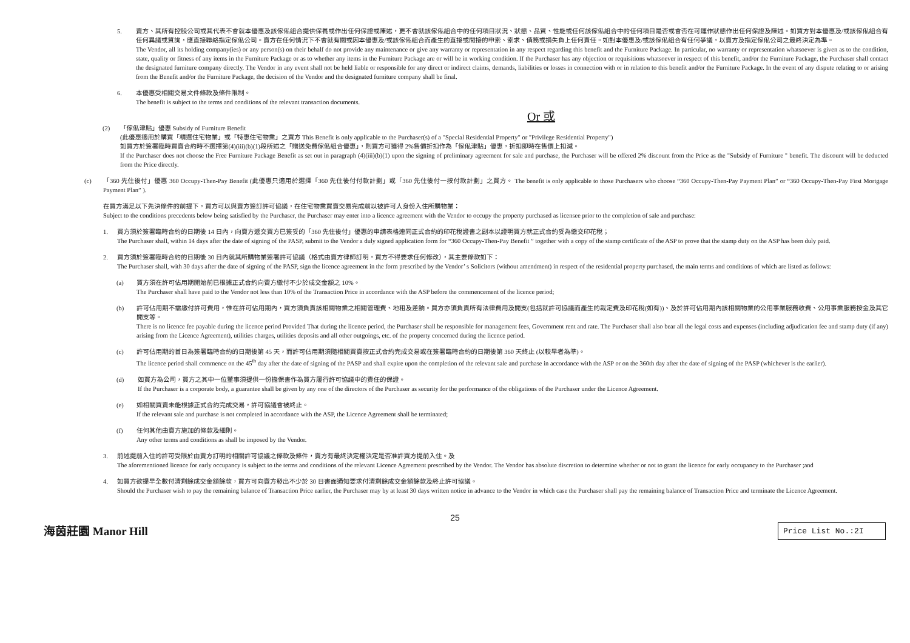5. 賣方、其所有控股公司或其代表不會就本優惠及該傢俬組合提供保養或作出任何保證或陳述，更不會就該傢俬組合中的任何項目狀況、狀態、品質、性能或任何該傢俬組合中的任何項目是否或會否在可運作狀態作出任何保證及陳述。如買方對本優惠及/或該傢俬組合有任何異議或質詢，應直接聯絡指定傢俬公司。賣方在任何情況下不會就有關或因本優惠及/或該傢俬組合而產生的直接或間接的申索、索求、債務或損失負上任何責任。如對本優惠及/或該傢俬組合有任何爭議，以賣方及指定傢俬公司之最終決定為準。
The Vendor, all its holding company(ies) or any person(s) on their behalf do not provide any maintenance or give any warranty or representation in any respect regarding this benefit and the Furniture Package. In particular, no warranty or representation whatsoever is given as to the condition, state, quality or fitness of any items in the Furniture Package or as to whether any items in the Furniture Package are or will be in working condition. If the Purchaser has any objection or requisitions whatsoever in respect of this benefit, and/or the Furniture Package, the Purchaser shall contact the designated furniture company directly. The Vendor in any event shall not be held liable or responsible for any direct or indirect claims, demands, liabilities or losses in connection with or in relation to this benefit and/or the Furniture Package. In the event of any dispute relating to or arising from the Benefit and/or the Furniture Package, the decision of the Vendor and the designated furniture company shall be final.
6. 本優惠受相關交易文件條款及條件限制。
The benefit is subject to the terms and conditions of the relevant transaction documents.
Or 或
(2) 「傢俬津貼」優惠 Subsidy of Furniture Benefit
(此優惠適用於購買「精選住宅物業」或「特惠住宅物業」之買方 This Benefit is only applicable to the Purchaser(s) of a "Special Residential Property" or "Privilege Residential Property")
如買方於簽署臨時買賣合約時不選擇第(4)(iii)(b)(1)段所述之「贈送免費傢俬組合優惠」，則買方可獲得 2%售價折扣作為「傢俬津貼」優惠，折扣即時在售價上扣減。
If the Purchaser does not choose the Free Furniture Package Benefit as set out in paragraph (4)(iii)(b)(1) upon the signing of preliminary agreement for sale and purchase, the Purchaser will be offered 2% discount from the Price as the "Subsidy of Furniture " benefit. The discount will be deducted from the Price directly.
(c) 「360 先住後付」優惠 360 Occupy-Then-Pay Benefit (此優惠只適用於選擇「360 先住後付付款計劃」或「360 先住後付一按付款計劃」之買方。 The benefit is only applicable to those Purchasers who choose “360 Occupy-Then-Pay Payment Plan” or “360 Occupy-Then-Pay First Mortgage Payment Plan” ).
在買方滿足以下先決條件的前提下，買方可以與賣方簽訂許可協議，在住宅物業買賣交易完成前以被許可人身份入住所購物業：
Subject to the conditions precedents below being satisfied by the Purchaser, the Purchaser may enter into a licence agreement with the Vendor to occupy the property purchased as licensee prior to the completion of sale and purchase:
1. 買方須於簽署臨時合約的日期後 14 日內，向賣方遞交買方已簽妥的「360 先住後付」優惠的申請表格連同正式合約的印花稅證書之副本以證明買方就正式合約妥為繳交印花稅；
The Purchaser shall, within 14 days after the date of signing of the PASP, submit to the Vendor a duly signed application form for “360 Occupy-Then-Pay Benefit ” together with a copy of the stamp certificate of the ASP to prove that the stamp duty on the ASP has been duly paid.
2. 買方須於簽署臨時合約的日期後 30 日內就其所購物業簽署許可協議（格式由賣方律師訂明，買方不得要求任何修改），其主要條款如下：
The Purchaser shall, with 30 days after the date of signing of the PASP, sign the licence agreement in the form prescribed by the Vendor’ s Solicitors (without amendment) in respect of the residential property purchased, the main terms and conditions of which are listed as follows:
(a) 買方須在許可佔用期開始前已根據正式合約向賣方繳付不少於成交金額之 10%。
The Purchaser shall have paid to the Vendor not less than 10% of the Transaction Price in accordance with the ASP before the commencement of the licence period;
(b) 許可佔用期不需繳付許可費用，惟在許可佔用期內，買方須負責該相關物業之相關管理費、地租及差餉。買方亦須負責所有法律費用及開支(包括就許可協議而產生的裁定費及印花稅(如有))、及於許可佔用期內該相關物業的公用事業服務收費、公用事業服務按金及其它開支等。
There is no licence fee payable during the licence period Provided That during the licence period, the Purchaser shall be responsible for management fees, Government rent and rate. The Purchaser shall also bear all the legal costs and expenses (including adjudication fee and stamp duty (if any) arising from the Licence Agreement), utilities charges, utilities deposits and all other outgoings, etc. of the property concerned during the licence period.
(c) 許可佔用期的首日為簽署臨時合約的日期後第 45 天，而許可佔用期須隨相關買賣按正式合約完成交易或在簽署臨時合約的日期後第 360 天終止 (以較早者為準)。
The licence period shall commence on the 45<sup>th</sup> day after the date of signing of the PASP and shall expire upon the completion of the relevant sale and purchase in accordance with the ASP or on the 360th day after the date of signing of the PASP (whichever is the earlier).
(d) 如買方為公司，買方之其中一位董事須提供一份擔保書作為買方履行許可協議中的責任的保證。
If the Purchaser is a corporate body, a guarantee shall be given by any one of the directors of the Purchaser as security for the performance of the obligations of the Purchaser under the Licence Agreement.
(e) 如相關買賣未能根據正式合約完成交易，許可協議會被終止。
If the relevant sale and purchase is not completed in accordance with the ASP, the Licence Agreement shall be terminated;
(f) 任何其他由賣方施加的條款及細則。
Any other terms and conditions as shall be imposed by the Vendor.
3. 前述提前入住的許可受限於由賣方訂明的相關許可協議之條款及條件，賣方有最終決定權決定是否准許買方提前入住。及
The aforementioned licence for early occupancy is subject to the terms and conditions of the relevant Licence Agreement prescribed by the Vendor. The Vendor has absolute discretion to determine whether or not to grant the licence for early occupancy to the Purchaser ;and
4. 如買方欲提早全數付清剩餘成交金額餘款，買方可向賣方發出不少於 30 日書面通知要求付清剩餘成交金額餘款及終止許可協議。
Should the Purchaser wish to pay the remaining balance of Transaction Price earlier, the Purchaser may by at least 30 days written notice in advance to the Vendor in which case the Purchaser shall pay the remaining balance of Transaction Price and terminate the Licence Agreement.
25
海茵莊園 Manor Hill Price List No.:2I